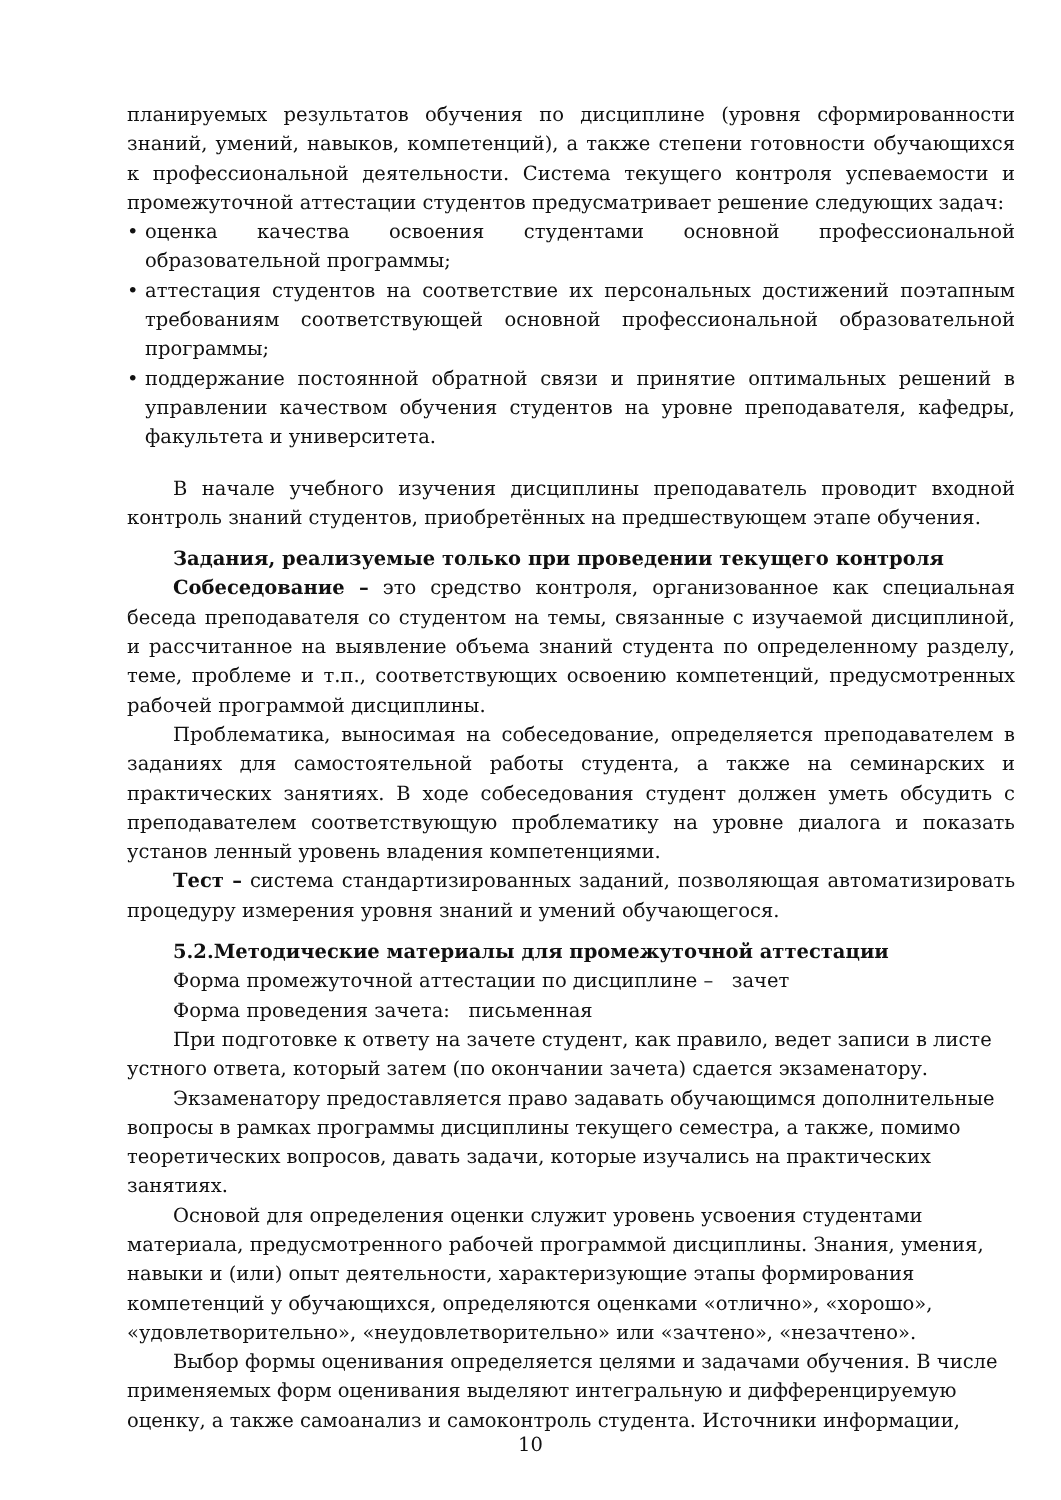планируемых результатов обучения по дисциплине (уровня сформированности знаний, умений, навыков, компетенций), а также степени готовности обучающихся к профессиональной деятельности. Система текущего контроля успеваемости и промежуточной аттестации студентов предусматривает решение следующих задач:
• оценка качества освоения студентами основной профессиональной образовательной программы;
• аттестация студентов на соответствие их персональных достижений поэтапным требованиям соответствующей основной профессиональной образовательной программы;
• поддержание постоянной обратной связи и принятие оптимальных решений в управлении качеством обучения студентов на уровне преподавателя, кафедры, факультета и университета.
В начале учебного изучения дисциплины преподаватель проводит входной контроль знаний студентов, приобретённых на предшествующем этапе обучения.
Задания, реализуемые только при проведении текущего контроля
Собеседование – это средство контроля, организованное как специальная беседа преподавателя со студентом на темы, связанные с изучаемой дисциплиной, и рассчитанное на выявление объема знаний студента по определенному разделу, теме, проблеме и т.п., соответствующих освоению компетенций, предусмотренных рабочей программой дисциплины.
Проблематика, выносимая на собеседование, определяется преподавателем в заданиях для самостоятельной работы студента, а также на семинарских и практических занятиях. В ходе собеседования студент должен уметь обсудить с преподавателем соответствующую проблематику на уровне диалога и показать установ ленный уровень владения компетенциями.
Тест – система стандартизированных заданий, позволяющая автоматизировать процедуру измерения уровня знаний и умений обучающегося.
5.2.Методические материалы для промежуточной аттестации
Форма промежуточной аттестации по дисциплине – зачет
Форма проведения зачета: письменная
При подготовке к ответу на зачете студент, как правило, ведет записи в листе устного ответа, который затем (по окончании зачета) сдается экзаменатору.
Экзаменатору предоставляется право задавать обучающимся дополнительные вопросы в рамках программы дисциплины текущего семестра, а также, помимо теоретических вопросов, давать задачи, которые изучались на практических занятиях.
Основой для определения оценки служит уровень усвоения студентами материала, предусмотренного рабочей программой дисциплины. Знания, умения, навыки и (или) опыт деятельности, характеризующие этапы формирования компетенций у обучающихся, определяются оценками «отлично», «хорошо», «удовлетворительно», «неудовлетворительно» или «зачтено», «незачтено».
Выбор формы оценивания определяется целями и задачами обучения. В числе применяемых форм оценивания выделяют интегральную и дифференцируемую оценку, а также самоанализ и самоконтроль студента. Источники информации,
10